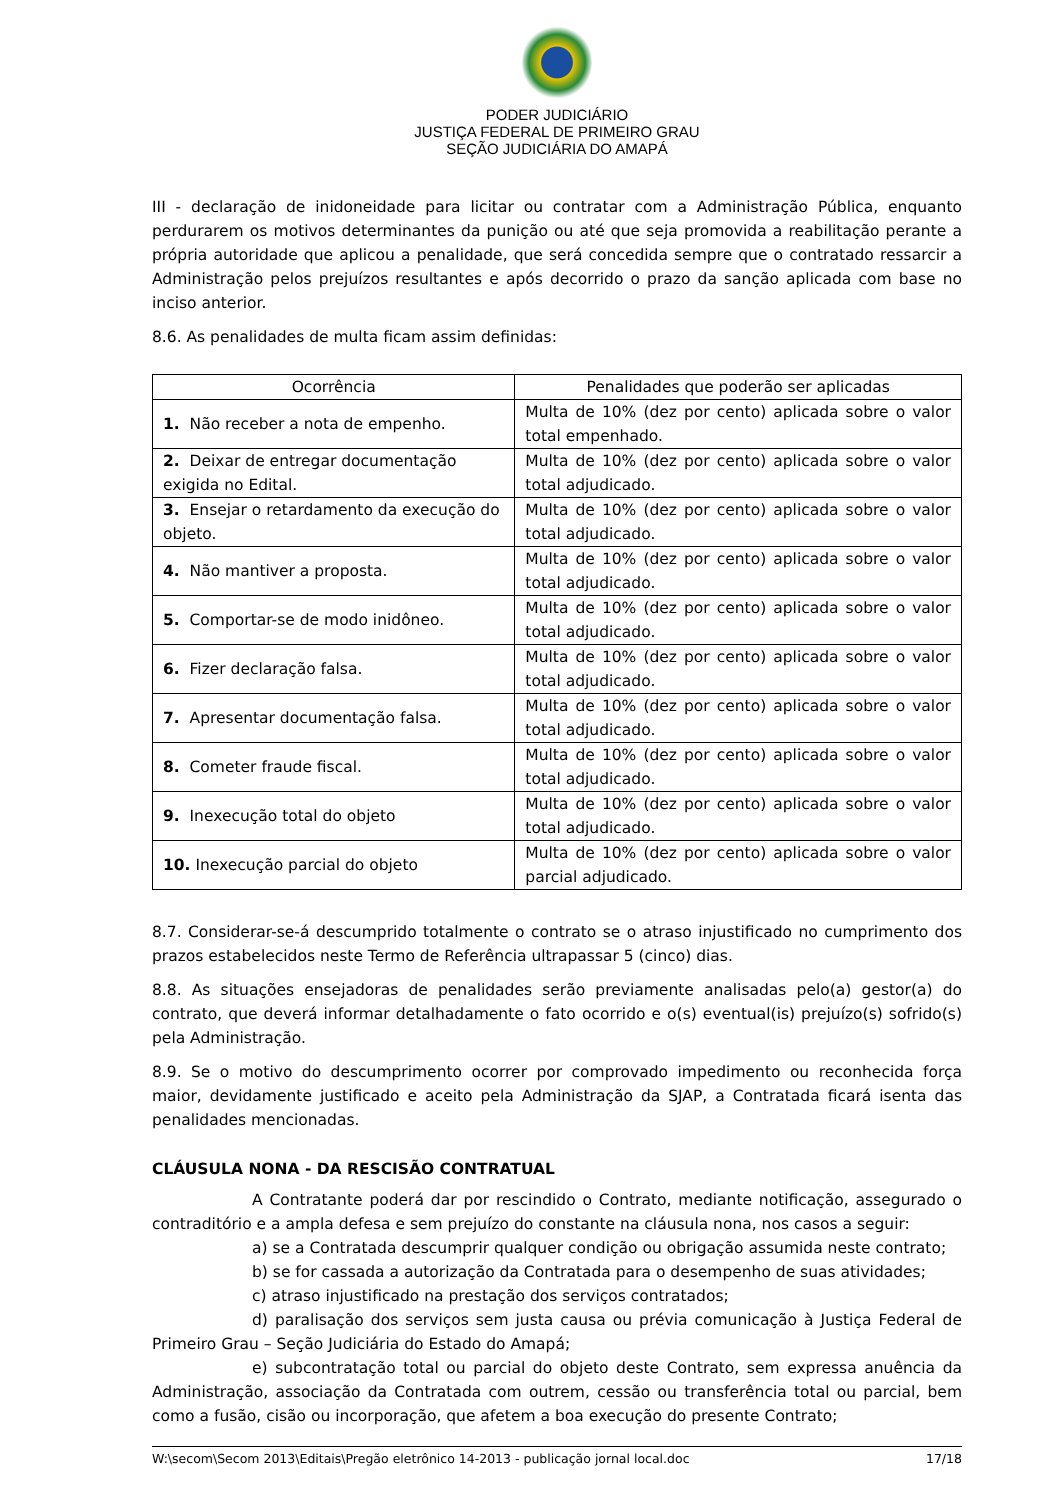PODER JUDICIÁRIO
JUSTIÇA FEDERAL DE PRIMEIRO GRAU
SEÇÃO JUDICIÁRIA DO AMAPÁ
III - declaração de inidoneidade para licitar ou contratar com a Administração Pública, enquanto perdurarem os motivos determinantes da punição ou até que seja promovida a reabilitação perante a própria autoridade que aplicou a penalidade, que será concedida sempre que o contratado ressarcir a Administração pelos prejuízos resultantes e após decorrido o prazo da sanção aplicada com base no inciso anterior.
8.6. As penalidades de multa ficam assim definidas:
| Ocorrência | Penalidades que poderão ser aplicadas |
| --- | --- |
| 1. Não receber a nota de empenho. | Multa de 10% (dez por cento) aplicada sobre o valor total empenhado. |
| 2. Deixar de entregar documentação exigida no Edital. | Multa de 10% (dez por cento) aplicada sobre o valor total adjudicado. |
| 3. Ensejar o retardamento da execução do objeto. | Multa de 10% (dez por cento) aplicada sobre o valor total adjudicado. |
| 4. Não mantiver a proposta. | Multa de 10% (dez por cento) aplicada sobre o valor total adjudicado. |
| 5. Comportar-se de modo inidôneo. | Multa de 10% (dez por cento) aplicada sobre o valor total adjudicado. |
| 6. Fizer declaração falsa. | Multa de 10% (dez por cento) aplicada sobre o valor total adjudicado. |
| 7. Apresentar documentação falsa. | Multa de 10% (dez por cento) aplicada sobre o valor total adjudicado. |
| 8. Cometer fraude fiscal. | Multa de 10% (dez por cento) aplicada sobre o valor total adjudicado. |
| 9. Inexecução total do objeto | Multa de 10% (dez por cento) aplicada sobre o valor total adjudicado. |
| 10. Inexecução parcial do objeto | Multa de 10% (dez por cento) aplicada sobre o valor parcial adjudicado. |
8.7. Considerar-se-á descumprido totalmente o contrato se o atraso injustificado no cumprimento dos prazos estabelecidos neste Termo de Referência ultrapassar 5 (cinco) dias.
8.8. As situações ensejadoras de penalidades serão previamente analisadas pelo(a) gestor(a) do contrato, que deverá informar detalhadamente o fato ocorrido e o(s) eventual(is) prejuízo(s) sofrido(s) pela Administração.
8.9. Se o motivo do descumprimento ocorrer por comprovado impedimento ou reconhecida força maior, devidamente justificado e aceito pela Administração da SJAP, a Contratada ficará isenta das penalidades mencionadas.
CLÁUSULA NONA - DA RESCISÃO CONTRATUAL
A Contratante poderá dar por rescindido o Contrato, mediante notificação, assegurado o contraditório e a ampla defesa e sem prejuízo do constante na cláusula nona, nos casos a seguir:
a) se a Contratada descumprir qualquer condição ou obrigação assumida neste contrato;
b) se for cassada a autorização da Contratada para o desempenho de suas atividades;
c) atraso injustificado na prestação dos serviços contratados;
d) paralisação dos serviços sem justa causa ou prévia comunicação à Justiça Federal de Primeiro Grau – Seção Judiciária do Estado do Amapá;
e) subcontratação total ou parcial do objeto deste Contrato, sem expressa anuência da Administração, associação da Contratada com outrem, cessão ou transferência total ou parcial, bem como a fusão, cisão ou incorporação, que afetem a boa execução do presente Contrato;
W:\secom\Secom 2013\Editais\Pregão eletrônico 14-2013 - publicação jornal local.doc 17/18